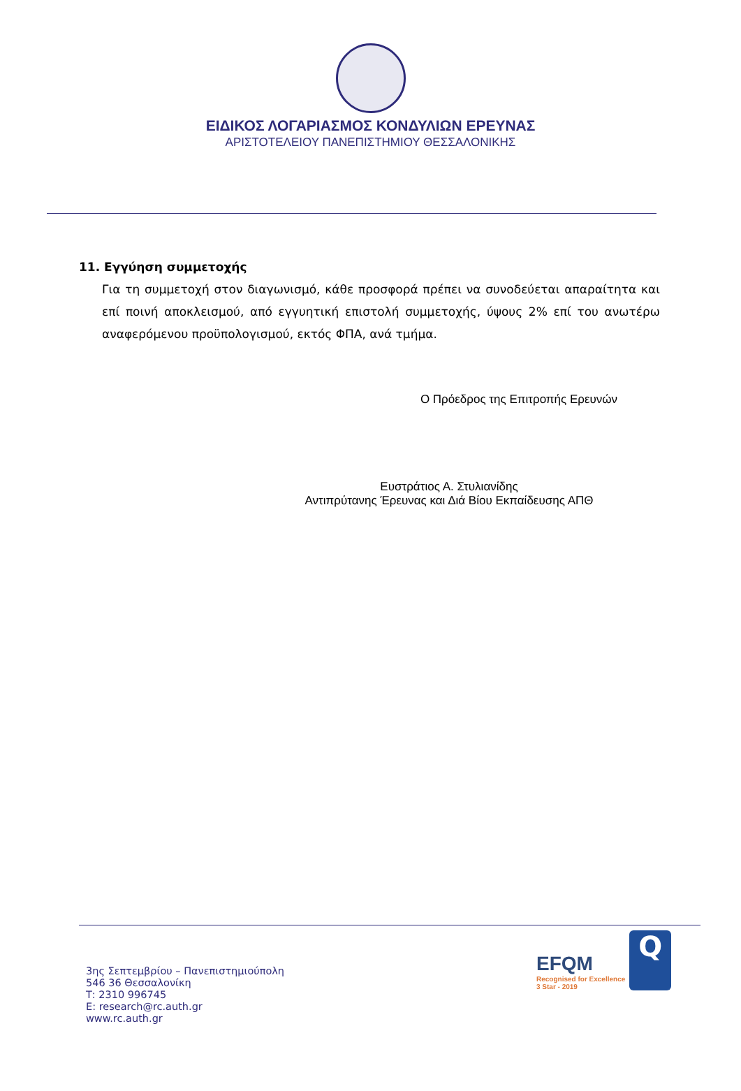ΕΙΔΙΚΟΣ ΛΟΓΑΡΙΑΣΜΟΣ ΚΟΝΔΥΛΙΩΝ ΕΡΕΥΝΑΣ
ΑΡΙΣΤΟΤΕΛΕΙΟΥ ΠΑΝΕΠΙΣΤΗΜΙΟΥ ΘΕΣΣΑΛΟΝΙΚΗΣ
11. Εγγύηση συμμετοχής
Για τη συμμετοχή στον διαγωνισμό, κάθε προσφορά πρέπει να συνοδεύεται απαραίτητα και επί ποινή αποκλεισμού, από εγγυητική επιστολή συμμετοχής, ύψους 2% επί του ανωτέρω αναφερόμενου προϋπολογισμού, εκτός ΦΠΑ, ανά τμήμα.
Ο Πρόεδρος της Επιτροπής Ερευνών
Ευστράτιος Α. Στυλιανίδης
Αντιπρύτανης Έρευνας και Διά Βίου Εκπαίδευσης ΑΠΘ
3ης Σεπτεμβρίου – Πανεπιστημιούπολη
546 36 Θεσσαλονίκη
Τ: 2310 996745
Ε: research@rc.auth.gr
www.rc.auth.gr
EFQM
Recognised for Excellence
3 Star - 2019
Q